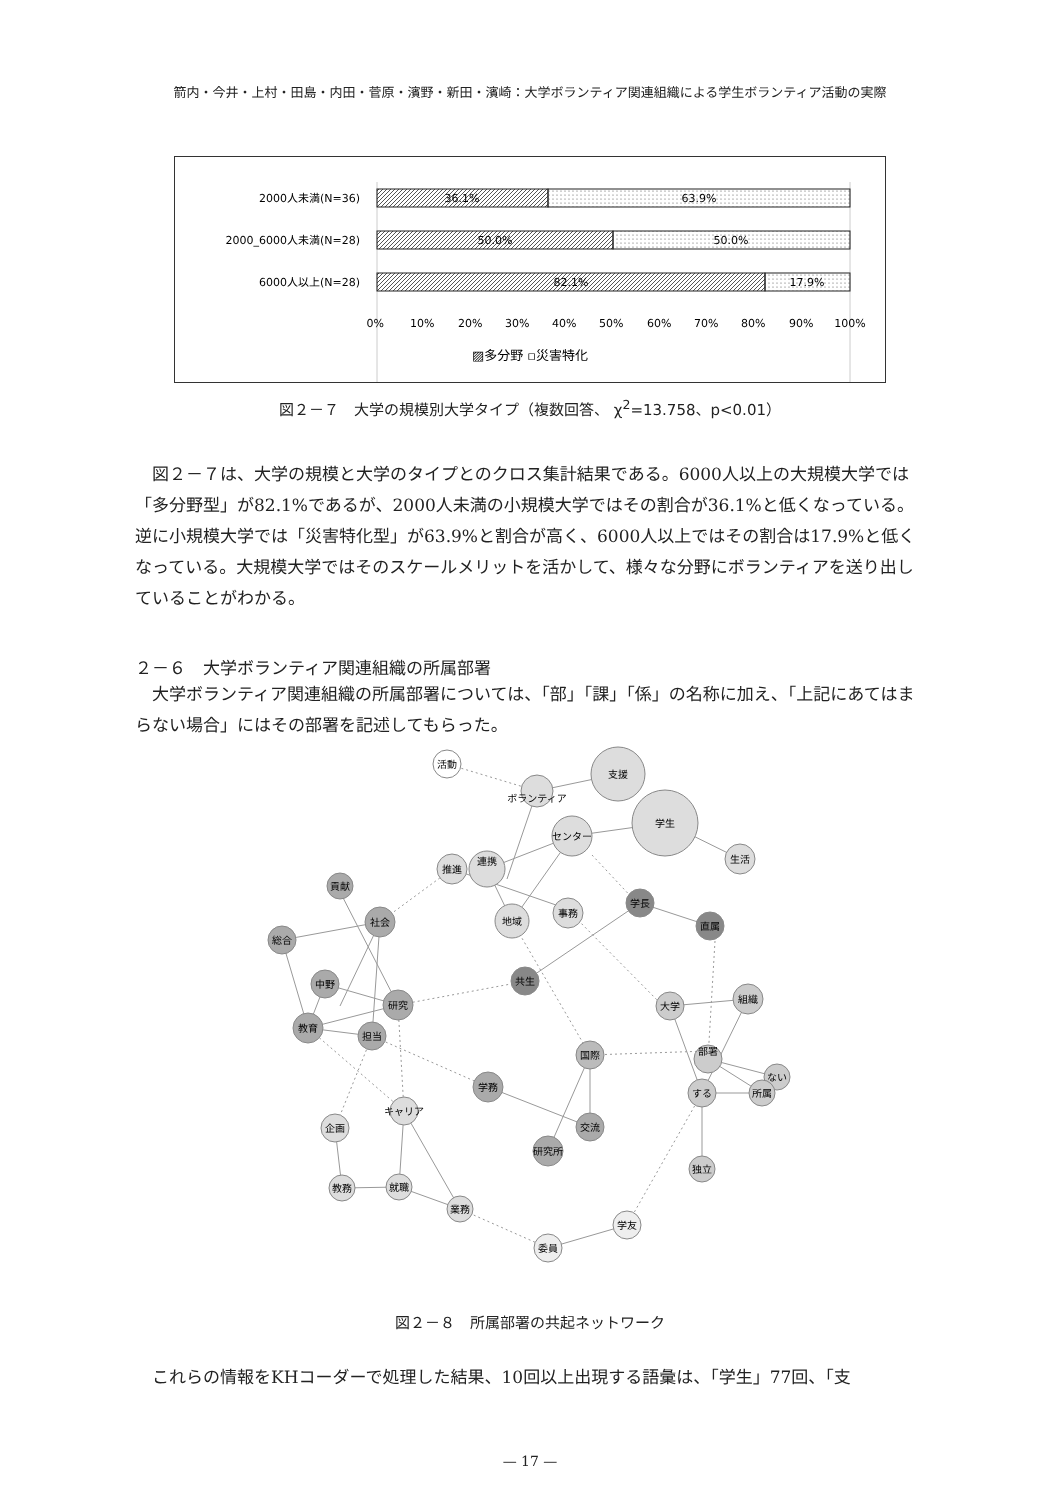箭内・今井・上村・田島・内田・菅原・濱野・新田・濱崎：大学ボランティア関連組織による学生ボランティア活動の実際
2000人未満(N=36)
36.1%
63.9%
2000_6000人未満(N=28)
50.0%
50.0%
6000人以上(N=28)
82.1%
17.9%
0% 10% 20% 30% 40% 50% 60% 70% 80% 90% 100%
▨多分野 ▫災害特化
図２－７　大学の規模別大学タイプ（複数回答、 χ<sup>2</sup>=13.758、p<0.01）
図２－７は、大学の規模と大学のタイプとのクロス集計結果である。6000人以上の大規模大学では「多分野型」が82.1%であるが、2000人未満の小規模大学ではその割合が36.1%と低くなっている。逆に小規模大学では「災害特化型」が63.9%と割合が高く、6000人以上ではその割合は17.9%と低くなっている。大規模大学ではそのスケールメリットを活かして、様々な分野にボランティアを送り出していることがわかる。
２－６　大学ボランティア関連組織の所属部署
大学ボランティア関連組織の所属部署については、「部」「課」「係」の名称に加え、「上記にあてはまらない場合」にはその部署を記述してもらった。
活動
ボランティア
支援
学生
センター
生活
推進
連携
貢献
地域
事務
学長
直属
社会
総合
共生
中野
研究
大学
組織
教育
担当
国際
部署
ない
学務
する
所属
キャリア
企画
交流
研究所
独立
教務
就職
業務
学友
委員
図２－８　所属部署の共起ネットワーク
これらの情報をKHコーダーで処理した結果、10回以上出現する語彙は、「学生」77回、「支
— 17 —